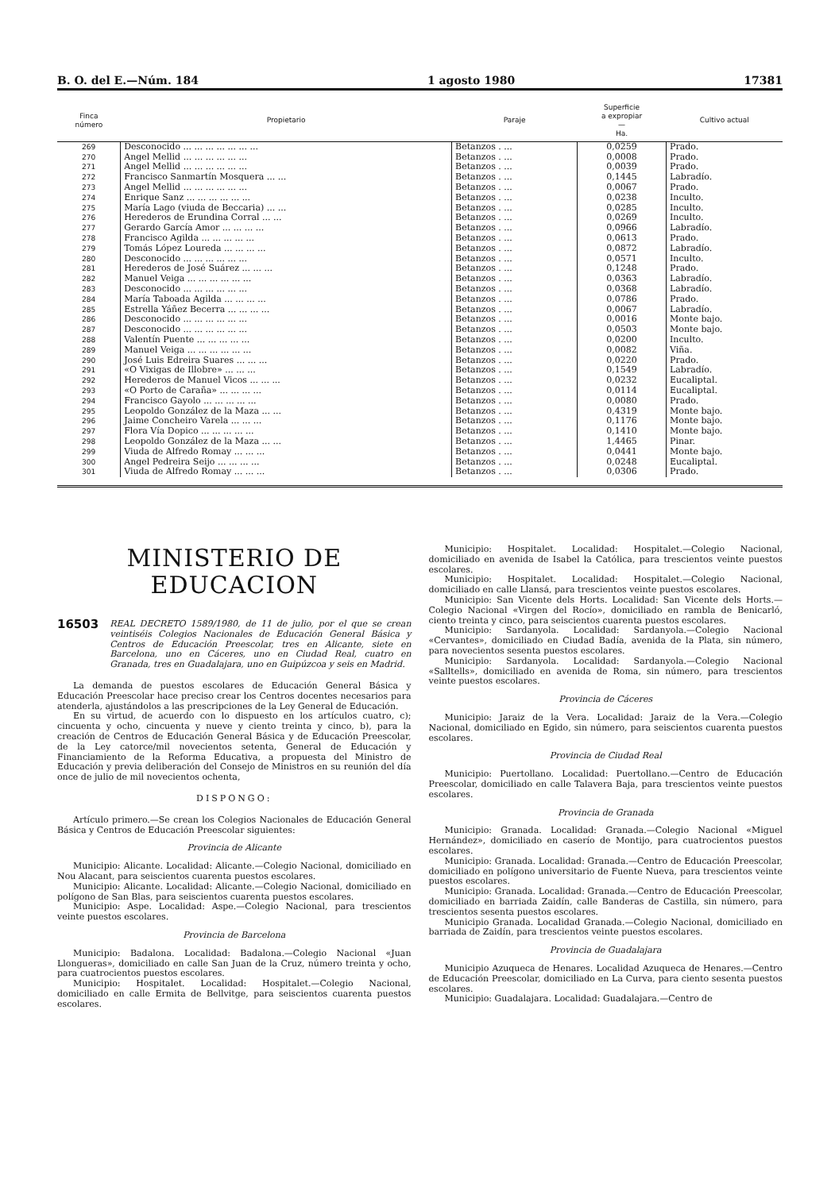B. O. del E.—Núm. 184 1 agosto 1980 17381
| Finca número | Propietario | Paraje | Superficie a expropiar — Ha. | Cultivo actual |
| --- | --- | --- | --- | --- |
| 269 | Desconocido ... ... ... ... ... ... ... | Betanzos . ... | 0,0259 | Prado. |
| 270 | Angel Mellid ... ... ... ... ... ... | Betanzos . ... | 0,0008 | Prado. |
| 271 | Angel Mellid ... ... ... ... ... ... | Betanzos . ... | 0,0039 | Prado. |
| 272 | Francisco Sanmartín Mosquera ... ... | Betanzos . ... | 0,1445 | Labradío. |
| 273 | Angel Mellid ... ... ... ... ... ... | Betanzos . ... | 0,0067 | Prado. |
| 274 | Enrique Sanz ... ... ... ... ... ... | Betanzos . ... | 0,0238 | Inculto. |
| 275 | María Lago (viuda de Beccaria) ... ... | Betanzos . ... | 0,0285 | Inculto. |
| 276 | Herederos de Erundina Corral ... ... | Betanzos . ... | 0,0269 | Inculto. |
| 277 | Gerardo García Amor ... ... ... ... | Betanzos . ... | 0,0966 | Labradío. |
| 278 | Francisco Agilda ... ... ... ... ... | Betanzos . ... | 0,0613 | Prado. |
| 279 | Tomás López Loureda ... ... ... ... | Betanzos . ... | 0,0872 | Labradío. |
| 280 | Desconocido ... ... ... ... ... ... | Betanzos . ... | 0,0571 | Inculto. |
| 281 | Herederos de José Suárez ... ... ... | Betanzos . ... | 0,1248 | Prado. |
| 282 | Manuel Veiga ... ... ... ... ... ... | Betanzos . ... | 0,0363 | Labradío. |
| 283 | Desconocido ... ... ... ... ... ... | Betanzos . ... | 0,0368 | Labradío. |
| 284 | María Taboada Agilda ... ... ... ... | Betanzos . ... | 0,0786 | Prado. |
| 285 | Estrella Yáñez Becerra ... ... ... ... | Betanzos . ... | 0,0067 | Labradío. |
| 286 | Desconocido ... ... ... ... ... ... | Betanzos . ... | 0,0016 | Monte bajo. |
| 287 | Desconocido ... ... ... ... ... ... | Betanzos . ... | 0,0503 | Monte bajo. |
| 288 | Valentín Puente ... ... ... ... ... | Betanzos . ... | 0,0200 | Inculto. |
| 289 | Manuel Veiga ... ... ... ... ... ... | Betanzos . ... | 0,0082 | Viña. |
| 290 | José Luis Edreira Suares ... ... ... | Betanzos . ... | 0,0220 | Prado. |
| 291 | «O Vixigas de Illobre» ... ... ... | Betanzos . ... | 0,1549 | Labradío. |
| 292 | Herederos de Manuel Vicos ... ... ... | Betanzos . ... | 0,0232 | Eucaliptal. |
| 293 | «O Porto de Caraña» ... ... ... ... | Betanzos . ... | 0,0114 | Eucaliptal. |
| 294 | Francisco Gayolo ... ... ... ... ... | Betanzos . ... | 0,0080 | Prado. |
| 295 | Leopoldo González de la Maza ... ... | Betanzos . ... | 0,4319 | Monte bajo. |
| 296 | Jaime Concheiro Varela ... ... ... | Betanzos . ... | 0,1176 | Monte bajo. |
| 297 | Flora Vía Dopico ... ... ... ... ... | Betanzos . ... | 0,1410 | Monte bajo. |
| 298 | Leopoldo González de la Maza ... ... | Betanzos . ... | 1,4465 | Pinar. |
| 299 | Viuda de Alfredo Romay ... ... ... | Betanzos . ... | 0,0441 | Monte bajo. |
| 300 | Angel Pedreira Seijo ... ... ... ... | Betanzos . ... | 0,0248 | Eucaliptal. |
| 301 | Viuda de Alfredo Romay ... ... ... | Betanzos . ... | 0,0306 | Prado. |
MINISTERIO DE EDUCACION
16503 REAL DECRETO 1589/1980, de 11 de julio, por el que se crean veintiséis Colegios Nacionales de Educación General Básica y Centros de Educación Preescolar, tres en Alicante, siete en Barcelona, uno en Cáceres, uno en Ciudad Real, cuatro en Granada, tres en Guadalajara, uno en Guipúzcoa y seis en Madrid.
La demanda de puestos escolares de Educación General Básica y Educación Preescolar hace preciso crear los Centros docentes necesarios para atenderla, ajustándolos a las prescripciones de la Ley General de Educación.
En su virtud, de acuerdo con lo dispuesto en los artículos cuatro, c); cincuenta y ocho, cincuenta y nueve y ciento treinta y cinco, b), para la creación de Centros de Educación General Básica y de Educación Preescolar, de la Ley catorce/mil novecientos setenta, General de Educación y Financiamiento de la Reforma Educativa, a propuesta del Ministro de Educación y previa deliberación del Consejo de Ministros en su reunión del día once de julio de mil novecientos ochenta,
DISPONGO:
Artículo primero.—Se crean los Colegios Nacionales de Educación General Básica y Centros de Educación Preescolar siguientes:
Provincia de Alicante
Municipio: Alicante. Localidad: Alicante.—Colegio Nacional, domiciliado en Nou Alacant, para seiscientos cuarenta puestos escolares.
Municipio: Alicante. Localidad: Alicante.—Colegio Nacional, domiciliado en polígono de San Blas, para seiscientos cuarenta puestos escolares.
Municipio: Aspe. Localidad: Aspe.—Colegio Nacional, para trescientos veinte puestos escolares.
Provincia de Barcelona
Municipio: Badalona. Localidad: Badalona.—Colegio Nacional «Juan Llongueras», domiciliado en calle San Juan de la Cruz, número treinta y ocho, para cuatrocientos puestos escolares.
Municipio: Hospitalet. Localidad: Hospitalet.—Colegio Nacional, domiciliado en calle Ermita de Bellvitge, para seiscientos cuarenta puestos escolares.
Municipio: Hospitalet. Localidad: Hospitalet.—Colegio Nacional, domiciliado en avenida de Isabel la Católica, para trescientos veinte puestos escolares.
Municipio: Hospitalet. Localidad: Hospitalet.—Colegio Nacional, domiciliado en calle Llansá, para trescientos veinte puestos escolares.
Municipio: San Vicente dels Horts. Localidad: San Vicente dels Horts.—Colegio Nacional «Virgen del Rocío», domiciliado en rambla de Benicarló, ciento treinta y cinco, para seiscientos cuarenta puestos escolares.
Municipio: Sardanyola. Localidad: Sardanyola.—Colegio Nacional «Cervantes», domiciliado en Ciudad Badía, avenida de la Plata, sin número, para novecientos sesenta puestos escolares.
Municipio: Sardanyola. Localidad: Sardanyola.—Colegio Nacional «Salltells», domiciliado en avenida de Roma, sin número, para trescientos veinte puestos escolares.
Provincia de Cáceres
Municipio: Jaraiz de la Vera. Localidad: Jaraiz de la Vera.—Colegio Nacional, domiciliado en Egido, sin número, para seiscientos cuarenta puestos escolares.
Provincia de Ciudad Real
Municipio: Puertollano. Localidad: Puertollano.—Centro de Educación Preescolar, domiciliado en calle Talavera Baja, para trescientos veinte puestos escolares.
Provincia de Granada
Municipio: Granada. Localidad: Granada.—Colegio Nacional «Miguel Hernández», domiciliado en caserío de Montijo, para cuatrocientos puestos escolares.
Municipio: Granada. Localidad: Granada.—Centro de Educación Preescolar, domiciliado en polígono universitario de Fuente Nueva, para trescientos veinte puestos escolares.
Municipio: Granada. Localidad: Granada.—Centro de Educación Preescolar, domiciliado en barriada Zaidín, calle Banderas de Castilla, sin número, para trescientos sesenta puestos escolares.
Municipio Granada. Localidad Granada.—Colegio Nacional, domiciliado en barriada de Zaidín, para trescientos veinte puestos escolares.
Provincia de Guadalajara
Municipio Azuqueca de Henares. Localidad Azuqueca de Henares.—Centro de Educación Preescolar, domiciliado en La Curva, para ciento sesenta puestos escolares.
Municipio: Guadalajara. Localidad: Guadalajara.—Centro de